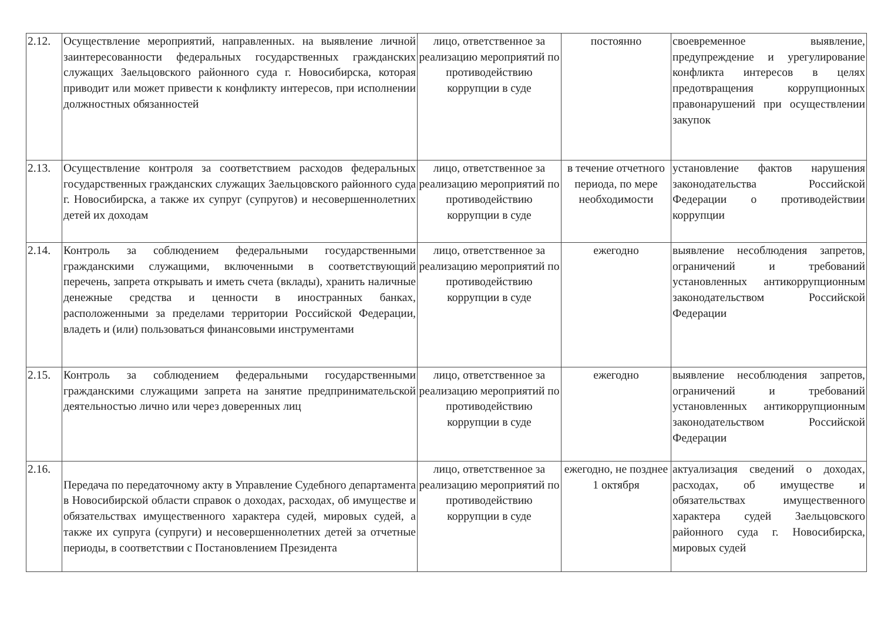| 2.12. | Осуществление мероприятий, направленных. на выявление личной заинтересованности федеральных государственных гражданских служащих Заельцовского районного суда г. Новосибирска, которая приводит или может привести к конфликту интересов, при исполнении должностных обязанностей | лицо, ответственное за реализацию мероприятий по противодействию коррупции в суде | постоянно | своевременное выявление, предупреждение и урегулирование конфликта интересов в целях предотвращения коррупционных правонарушений при осуществлении закупок |
| 2.13. | Осуществление контроля за соответствием расходов федеральных государственных гражданских служащих Заельцовского районного суда г. Новосибирска, а также их супруг (супругов) и несовершеннолетних детей их доходам | лицо, ответственное за реализацию мероприятий по противодействию коррупции в суде | в течение отчетного периода, по мере необходимости | установление фактов нарушения законодательства Российской Федерации о противодействии коррупции |
| 2.14. | Контроль за соблюдением федеральными государственными гражданскими служащими, включенными в соответствующий перечень, запрета открывать и иметь счета (вклады), хранить наличные денежные средства и ценности в иностранных банках, расположенными за пределами территории Российской Федерации, владеть и (или) пользоваться финансовыми инструментами | лицо, ответственное за реализацию мероприятий по противодействию коррупции в суде | ежегодно | выявление несоблюдения запретов, ограничений и требований установленных антикоррупционным законодательством Российской Федерации |
| 2.15. | Контроль за соблюдением федеральными государственными гражданскими служащими запрета на занятие предпринимательской деятельностью лично или через доверенных лиц | лицо, ответственное за реализацию мероприятий по противодействию коррупции в суде | ежегодно | выявление несоблюдения запретов, ограничений и требований установленных антикоррупционным законодательством Российской Федерации |
| 2.16. | Передача по передаточному акту в Управление Судебного департамента в Новосибирской области справок о доходах, расходах, об имуществе и обязательствах имущественного характера судей, мировых судей, а также их супруга (супруги) и несовершеннолетних детей за отчетные периоды, в соответствии с Постановлением Президента | лицо, ответственное за реализацию мероприятий по противодействию коррупции в суде | ежегодно, не позднее 1 октября | актуализация сведений о доходах, расходах, об имуществе и обязательствах имущественного характера судей Заельцовского районного суда г. Новосибирска, мировых судей |